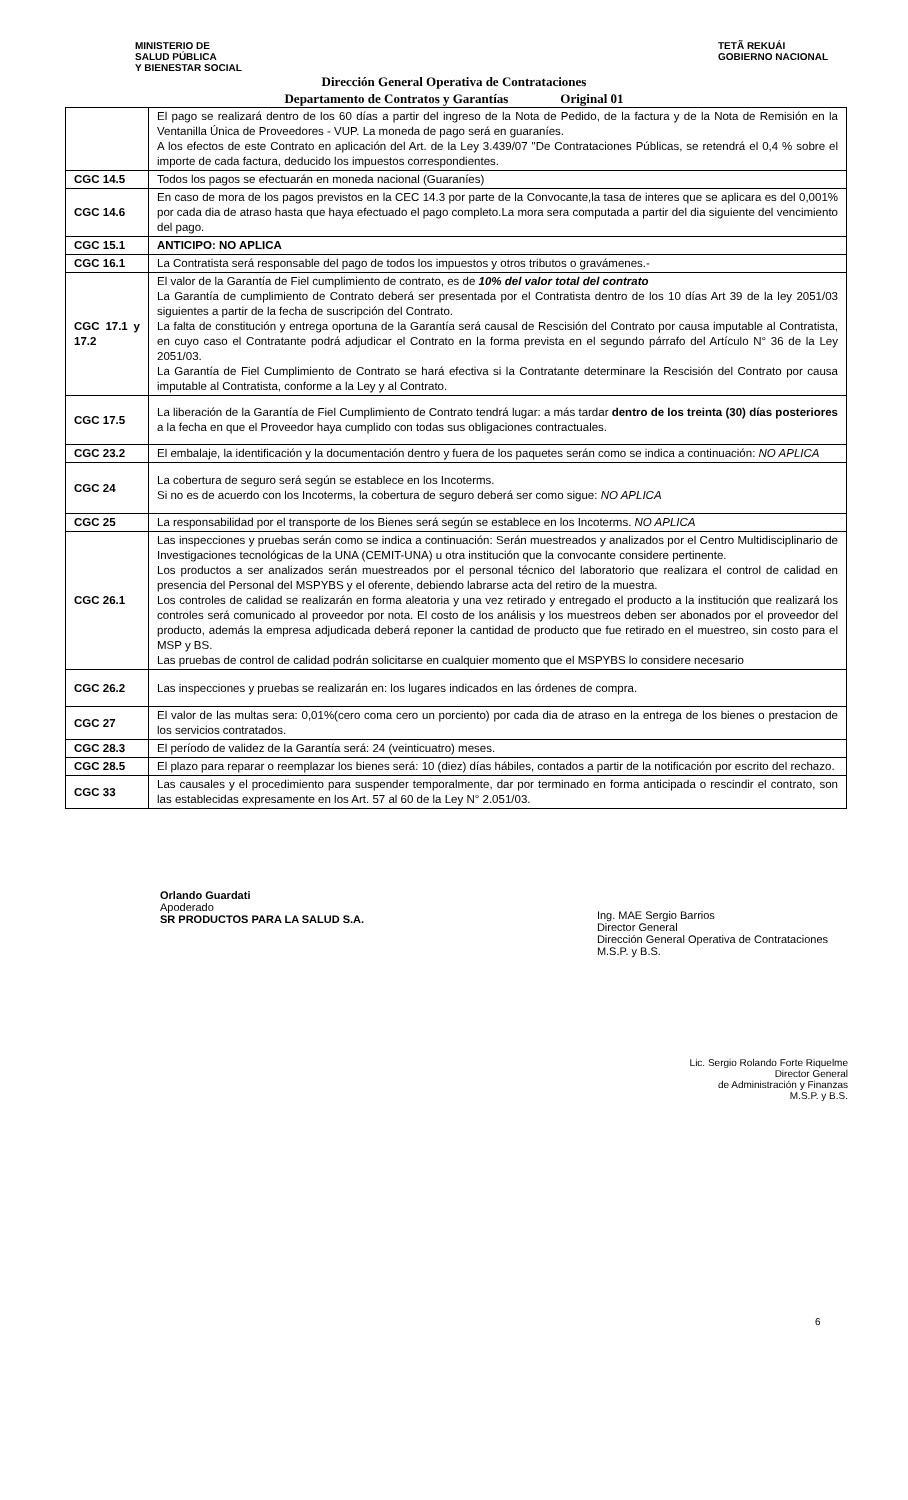MINISTERIO DE
SALUD PÚBLICA
Y BIENESTAR SOCIAL
TETÃ REKUÁI
GOBIERNO NACIONAL
Dirección General Operativa de Contrataciones
Departamento de Contratos y Garantías Original 01
| | El pago se realizará dentro de los 60 días a partir del ingreso de la Nota de Pedido, de la factura y de la Nota de Remisión en la Ventanilla Única de Proveedores - VUP. La moneda de pago será en guaraníes. A los efectos de este Contrato en aplicación del Art. de la Ley 3.439/07 "De Contrataciones Públicas, se retendrá el 0,4 % sobre el importe de cada factura, deducido los impuestos correspondientes. |
| CGC 14.5 | Todos los pagos se efectuarán en moneda nacional (Guaraníes) |
| CGC 14.6 | En caso de mora de los pagos previstos en la CEC 14.3 por parte de la Convocante,la tasa de interes que se aplicara es del 0,001% por cada dia de atraso hasta que haya efectuado el pago completo.La mora sera computada a partir del dia siguiente del vencimiento del pago. |
| CGC 15.1 | ANTICIPO: NO APLICA |
| CGC 16.1 | La Contratista será responsable del pago de todos los impuestos y otros tributos o gravámenes.- |
| CGC 17.1 y 17.2 | El valor de la Garantía de Fiel cumplimiento de contrato, es de 10% del valor total del contrato La Garantía de cumplimiento de Contrato deberá ser presentada por el Contratista dentro de los 10 días Art 39 de la ley 2051/03 siguientes a partir de la fecha de suscripción del Contrato. La falta de constitución y entrega oportuna de la Garantía será causal de Rescisión del Contrato por causa imputable al Contratista, en cuyo caso el Contratante podrá adjudicar el Contrato en la forma prevista en el segundo párrafo del Artículo N° 36 de la Ley 2051/03. La Garantía de Fiel Cumplimiento de Contrato se hará efectiva si la Contratante determinare la Rescisión del Contrato por causa imputable al Contratista, conforme a la Ley y al Contrato. |
| CGC 17.5 | La liberación de la Garantía de Fiel Cumplimiento de Contrato tendrá lugar: a más tardar dentro de los treinta (30) días posteriores a la fecha en que el Proveedor haya cumplido con todas sus obligaciones contractuales. |
| CGC 23.2 | El embalaje, la identificación y la documentación dentro y fuera de los paquetes serán como se indica a continuación: NO APLICA |
| CGC 24 | La cobertura de seguro será según se establece en los Incoterms. Si no es de acuerdo con los Incoterms, la cobertura de seguro deberá ser como sigue: NO APLICA |
| CGC 25 | La responsabilidad por el transporte de los Bienes será según se establece en los Incoterms. NO APLICA |
| CGC 26.1 | Las inspecciones y pruebas serán como se indica a continuación: Serán muestreados y analizados por el Centro Multidisciplinario de Investigaciones tecnológicas de la UNA (CEMIT-UNA) u otra institución que la convocante considere pertinente. Los productos a ser analizados serán muestreados por el personal técnico del laboratorio que realizara el control de calidad en presencia del Personal del MSPYBS y el oferente, debiendo labrarse acta del retiro de la muestra. Los controles de calidad se realizarán en forma aleatoria y una vez retirado y entregado el producto a la institución que realizará los controles será comunicado al proveedor por nota. El costo de los análisis y los muestreos deben ser abonados por el proveedor del producto, además la empresa adjudicada deberá reponer la cantidad de producto que fue retirado en el muestreo, sin costo para el MSP y BS. Las pruebas de control de calidad podrán solicitarse en cualquier momento que el MSPYBS lo considere necesario |
| CGC 26.2 | Las inspecciones y pruebas se realizarán en: los lugares indicados en las órdenes de compra. |
| CGC 27 | El valor de las multas sera: 0,01%(cero coma cero un porciento) por cada dia de atraso en la entrega de los bienes o prestacion de los servicios contratados. |
| CGC 28.3 | El período de validez de la Garantía será: 24 (veinticuatro) meses. |
| CGC 28.5 | El plazo para reparar o reemplazar los bienes será: 10 (diez) días hábiles, contados a partir de la notificación por escrito del rechazo. |
| CGC 33 | Las causales y el procedimiento para suspender temporalmente, dar por terminado en forma anticipada o rescindir el contrato, son las establecidas expresamente en los Art. 57 al 60 de la Ley N° 2.051/03. |
Orlando Guardati
Apoderado
SR PRODUCTOS PARA LA SALUD S.A.
Ing. MAE Sergio Barrios
Director General
Dirección General Operativa de Contrataciones
M.S.P. y B.S.
Lic. Sergio Rolando Forte Riquelme
Director General
de Administración y Finanzas
M.S.P. y B.S.
6